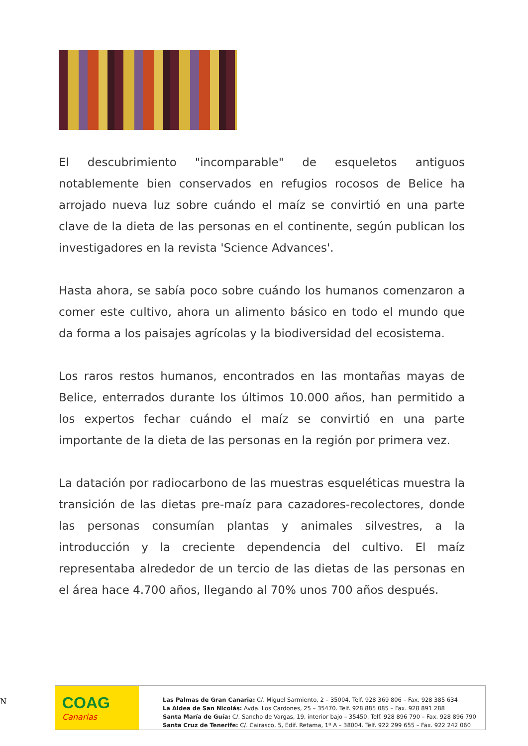El descubrimiento "incomparable" de esqueletos antiguos notablemente bien conservados en refugios rocosos de Belice ha arrojado nueva luz sobre cuándo el maíz se convirtió en una parte clave de la dieta de las personas en el continente, según publican los investigadores en la revista 'Science Advances'.
Hasta ahora, se sabía poco sobre cuándo los humanos comenzaron a comer este cultivo, ahora un alimento básico en todo el mundo que da forma a los paisajes agrícolas y la biodiversidad del ecosistema.
Los raros restos humanos, encontrados en las montañas mayas de Belice, enterrados durante los últimos 10.000 años, han permitido a los expertos fechar cuándo el maíz se convirtió en una parte importante de la dieta de las personas en la región por primera vez.
La datación por radiocarbono de las muestras esqueléticas muestra la transición de las dietas pre-maíz para cazadores-recolectores, donde las personas consumían plantas y animales silvestres, a la introducción y la creciente dependencia del cultivo. El maíz representaba alrededor de un tercio de las dietas de las personas en el área hace 4.700 años, llegando al 70% unos 700 años después.
N
COAG
Canarias
Las Palmas de Gran Canaria: C/. Miguel Sarmiento, 2 – 35004. Telf. 928 369 806 – Fax. 928 385 634
La Aldea de San Nicolás: Avda. Los Cardones, 25 – 35470. Telf. 928 885 085 – Fax. 928 891 288
Santa María de Guía: C/. Sancho de Vargas, 19, interior bajo – 35450. Telf. 928 896 790 – Fax. 928 896 790
Santa Cruz de Tenerife: C/. Cairasco, 5, Edif. Retama, 1º A – 38004. Telf. 922 299 655 – Fax. 922 242 060